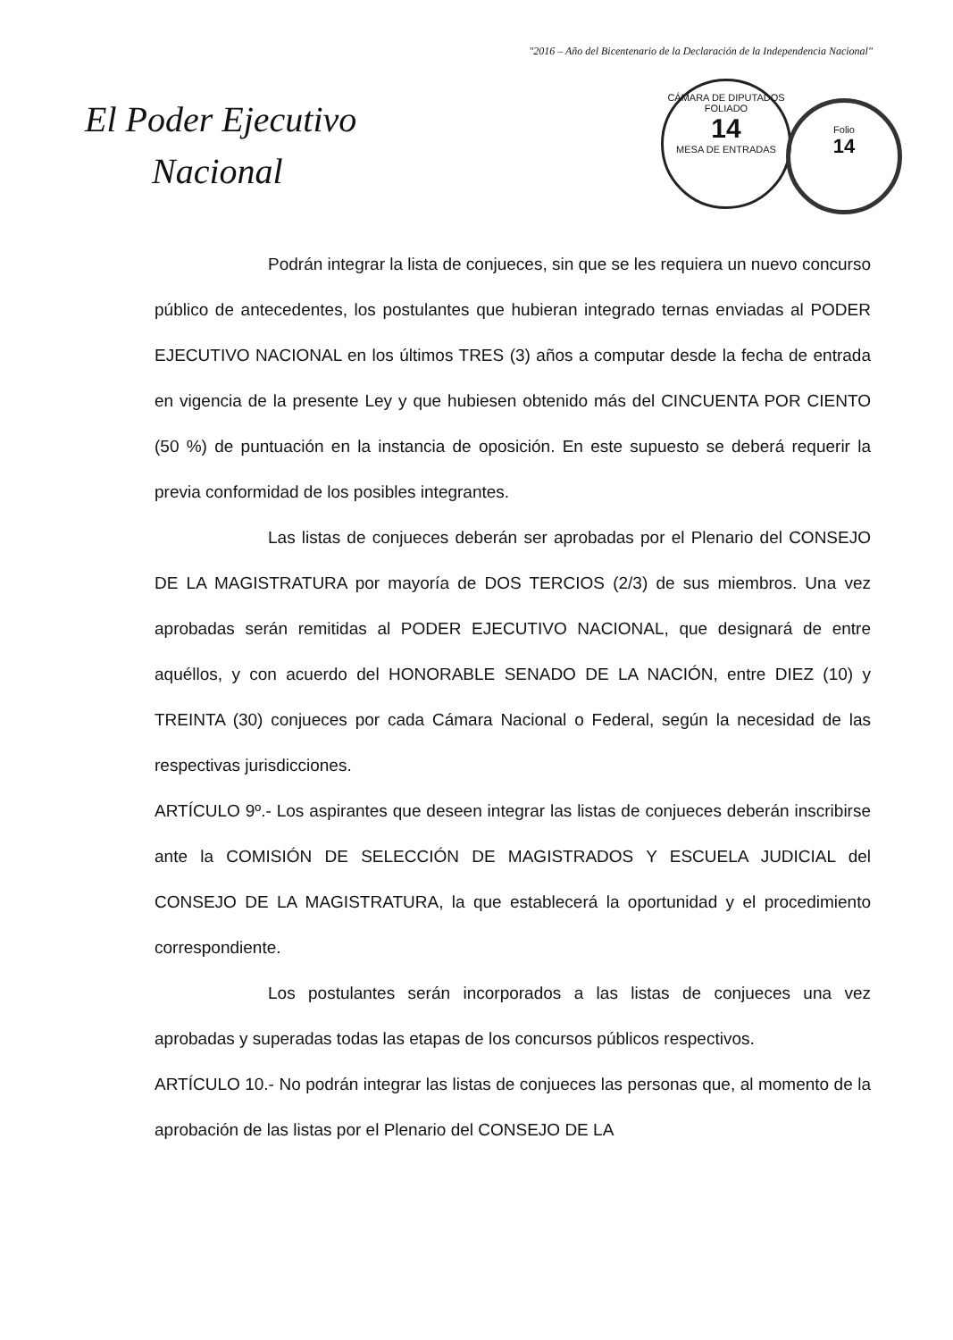"2016 – Año del Bicentenario de la Declaración de la Independencia Nacional"
El Poder Ejecutivo
Nacional
CÁMARA DE DIPUTADOS
FOLIADO
14
MESA DE ENTRADAS
Folio
14
Podrán integrar la lista de conjueces, sin que se les requiera un nuevo concurso público de antecedentes, los postulantes que hubieran integrado ternas enviadas al PODER EJECUTIVO NACIONAL en los últimos TRES (3) años a computar desde la fecha de entrada en vigencia de la presente Ley y que hubiesen obtenido más del CINCUENTA POR CIENTO (50 %) de puntuación en la instancia de oposición. En este supuesto se deberá requerir la previa conformidad de los posibles integrantes.
Las listas de conjueces deberán ser aprobadas por el Plenario del CONSEJO DE LA MAGISTRATURA por mayoría de DOS TERCIOS (2/3) de sus miembros. Una vez aprobadas serán remitidas al PODER EJECUTIVO NACIONAL, que designará de entre aquéllos, y con acuerdo del HONORABLE SENADO DE LA NACIÓN, entre DIEZ (10) y TREINTA (30) conjueces por cada Cámara Nacional o Federal, según la necesidad de las respectivas jurisdicciones.
ARTÍCULO 9º.- Los aspirantes que deseen integrar las listas de conjueces deberán inscribirse ante la COMISIÓN DE SELECCIÓN DE MAGISTRADOS Y ESCUELA JUDICIAL del CONSEJO DE LA MAGISTRATURA, la que establecerá la oportunidad y el procedimiento correspondiente.
Los postulantes serán incorporados a las listas de conjueces una vez aprobadas y superadas todas las etapas de los concursos públicos respectivos.
ARTÍCULO 10.- No podrán integrar las listas de conjueces las personas que, al momento de la aprobación de las listas por el Plenario del CONSEJO DE LA